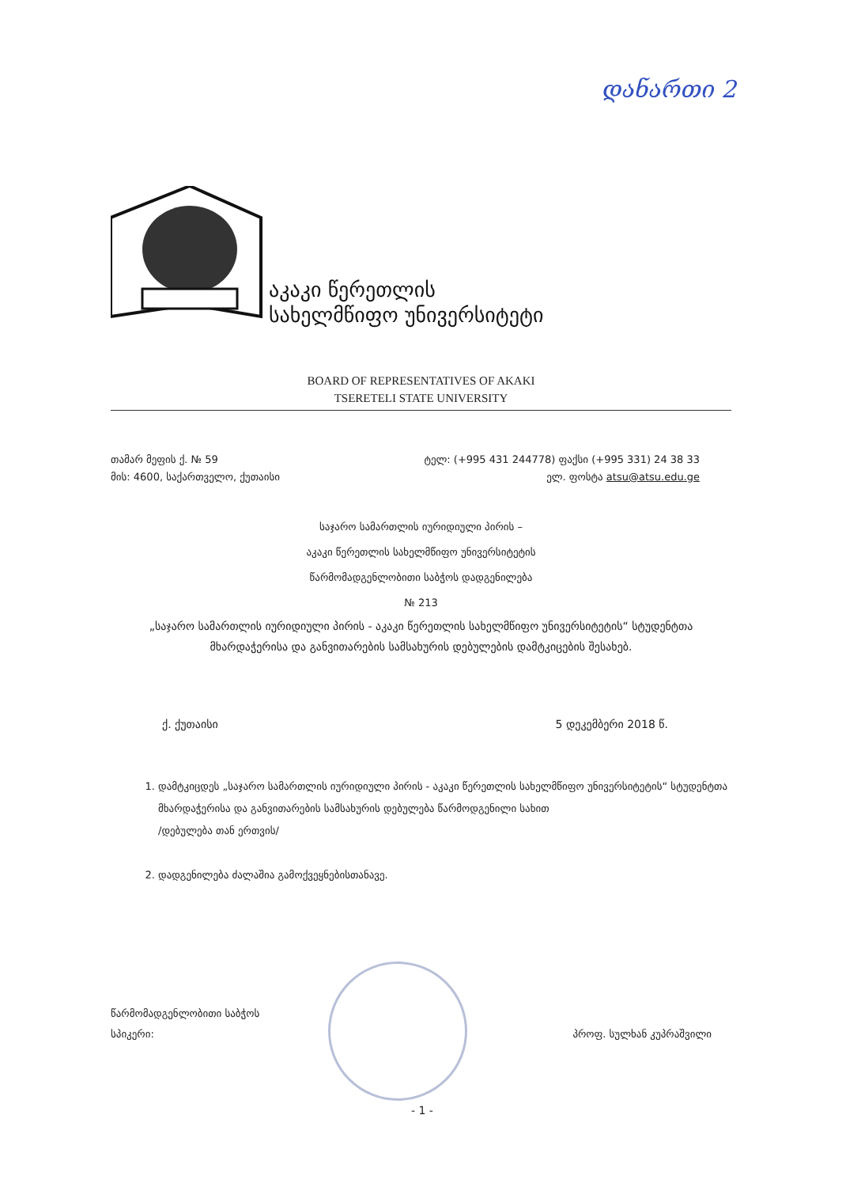დანართი 2
აკაკი წერეთლის
სახელმწიფო უნივერსიტეტი
BOARD OF REPRESENTATIVES OF AKAKI
TSERETELI STATE UNIVERSITY
თამარ მეფის ქ. № 59
მის: 4600, საქართველო, ქუთაისი
ტელ: (+995 431 244778) ფაქსი (+995 331) 24 38 33
ელ. ფოსტა atsu@atsu.edu.ge
საჯარო სამართლის იურიდიული პირის –
აკაკი წერეთლის სახელმწიფო უნივერსიტეტის
წარმომადგენლობითი საბჭოს დადგენილება
№ 213
„საჯარო სამართლის იურიდიული პირის - აკაკი წერეთლის სახელმწიფო უნივერსიტეტის“ სტუდენტთა მხარდაჭერისა და განვითარების სამსახურის დებულების დამტკიცების შესახებ.
ქ. ქუთაისი 5 დეკემბერი 2018 წ.
1. დამტკიცდეს „საჯარო სამართლის იურიდიული პირის - აკაკი წერეთლის სახელმწიფო უნივერსიტეტის“ სტუდენტთა მხარდაჭერისა და განვითარების სამსახურის დებულება წარმოდგენილი სახით
/დებულება თან ერთვის/
2. დადგენილება ძალაშია გამოქვეყნებისთანავე.
წარმომადგენლობითი საბჭოს
სპიკერი:
პროფ. სულხან კუპრაშვილი
- 1 -